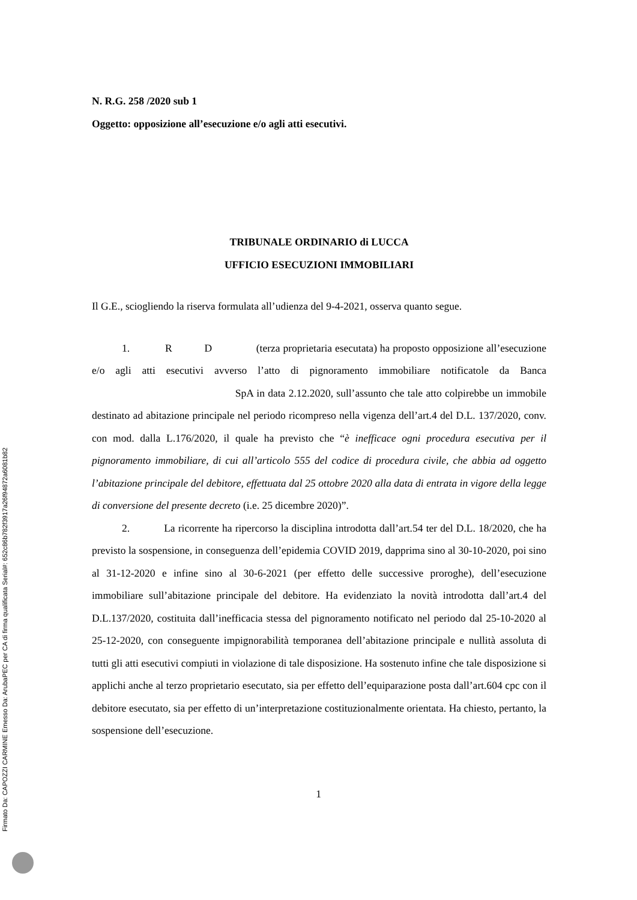Firmato Da: CAPOZZI CARMINE Emesso Da: ArubaPEC per CA di firma qualificata Serial#: 652c86b782f3917a26f94872a6081b82
N. R.G. 258 /2020 sub 1
Oggetto: opposizione all’esecuzione e/o agli atti esecutivi.
TRIBUNALE ORDINARIO di LUCCA
UFFICIO ESECUZIONI IMMOBILIARI
Il G.E., sciogliendo la riserva formulata all’udienza del 9-4-2021, osserva quanto segue.
1. R D (terza proprietaria esecutata) ha proposto opposizione all’esecuzione e/o agli atti esecutivi avverso l’atto di pignoramento immobiliare notificatole da Banca SpA in data 2.12.2020, sull’assunto che tale atto colpirebbe un immobile destinato ad abitazione principale nel periodo ricompreso nella vigenza dell’art.4 del D.L. 137/2020, conv. con mod. dalla L.176/2020, il quale ha previsto che “è inefficace ogni procedura esecutiva per il pignoramento immobiliare, di cui all’articolo 555 del codice di procedura civile, che abbia ad oggetto l’abitazione principale del debitore, effettuata dal 25 ottobre 2020 alla data di entrata in vigore della legge di conversione del presente decreto (i.e. 25 dicembre 2020)”.
2. La ricorrente ha ripercorso la disciplina introdotta dall’art.54 ter del D.L. 18/2020, che ha previsto la sospensione, in conseguenza dell’epidemia COVID 2019, dapprima sino al 30-10-2020, poi sino al 31-12-2020 e infine sino al 30-6-2021 (per effetto delle successive proroghe), dell’esecuzione immobiliare sull’abitazione principale del debitore. Ha evidenziato la novità introdotta dall’art.4 del D.L.137/2020, costituita dall’inefficacia stessa del pignoramento notificato nel periodo dal 25-10-2020 al 25-12-2020, con conseguente impignorabilità temporanea dell’abitazione principale e nullità assoluta di tutti gli atti esecutivi compiuti in violazione di tale disposizione. Ha sostenuto infine che tale disposizione si applichi anche al terzo proprietario esecutato, sia per effetto dell’equiparazione posta dall’art.604 cpc con il debitore esecutato, sia per effetto di un’interpretazione costituzionalmente orientata. Ha chiesto, pertanto, la sospensione dell’esecuzione.
1